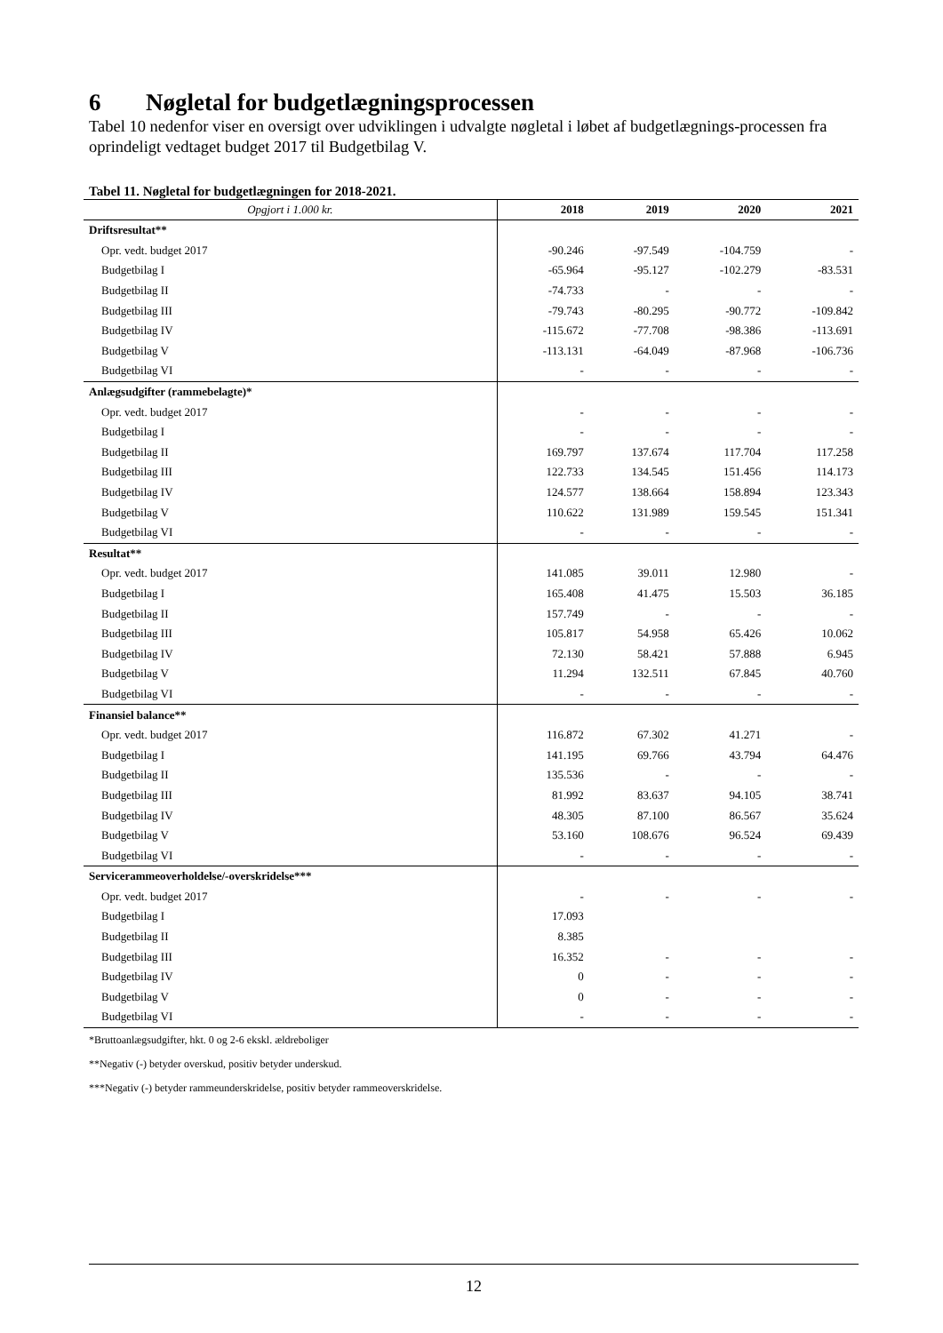6 Nøgletal for budgetlægningsprocessen
Tabel 10 nedenfor viser en oversigt over udviklingen i udvalgte nøgletal i løbet af budgetlægnings-processen fra oprindeligt vedtaget budget 2017 til Budgetbilag V.
Tabel 11. Nøgletal for budgetlægningen for 2018-2021.
| Opgjort i 1.000 kr. | 2018 | 2019 | 2020 | 2021 |
| --- | --- | --- | --- | --- |
| Driftsresultat** | | | | |
| Opr. vedt. budget 2017 | -90.246 | -97.549 | -104.759 | - |
| Budgetbilag I | -65.964 | -95.127 | -102.279 | -83.531 |
| Budgetbilag II | -74.733 | - | - | - |
| Budgetbilag III | -79.743 | -80.295 | -90.772 | -109.842 |
| Budgetbilag IV | -115.672 | -77.708 | -98.386 | -113.691 |
| Budgetbilag V | -113.131 | -64.049 | -87.968 | -106.736 |
| Budgetbilag VI | - | - | - | - |
| Anlægsudgifter (rammebelagte)* | | | | |
| Opr. vedt. budget 2017 | - | - | - | - |
| Budgetbilag I | - | - | - | - |
| Budgetbilag II | 169.797 | 137.674 | 117.704 | 117.258 |
| Budgetbilag III | 122.733 | 134.545 | 151.456 | 114.173 |
| Budgetbilag IV | 124.577 | 138.664 | 158.894 | 123.343 |
| Budgetbilag V | 110.622 | 131.989 | 159.545 | 151.341 |
| Budgetbilag VI | - | - | - | - |
| Resultat** | | | | |
| Opr. vedt. budget 2017 | 141.085 | 39.011 | 12.980 | - |
| Budgetbilag I | 165.408 | 41.475 | 15.503 | 36.185 |
| Budgetbilag II | 157.749 | - | - | - |
| Budgetbilag III | 105.817 | 54.958 | 65.426 | 10.062 |
| Budgetbilag IV | 72.130 | 58.421 | 57.888 | 6.945 |
| Budgetbilag V | 11.294 | 132.511 | 67.845 | 40.760 |
| Budgetbilag VI | - | - | - | - |
| Finansiel balance** | | | | |
| Opr. vedt. budget 2017 | 116.872 | 67.302 | 41.271 | - |
| Budgetbilag I | 141.195 | 69.766 | 43.794 | 64.476 |
| Budgetbilag II | 135.536 | - | - | - |
| Budgetbilag III | 81.992 | 83.637 | 94.105 | 38.741 |
| Budgetbilag IV | 48.305 | 87.100 | 86.567 | 35.624 |
| Budgetbilag V | 53.160 | 108.676 | 96.524 | 69.439 |
| Budgetbilag VI | - | - | - | - |
| Servicerammeoverholdelse/-overskridelse*** | | | | |
| Opr. vedt. budget 2017 | - | - | - | - |
| Budgetbilag I | 17.093 | | | |
| Budgetbilag II | 8.385 | | | |
| Budgetbilag III | 16.352 | - | - | - |
| Budgetbilag IV | 0 | - | - | - |
| Budgetbilag V | 0 | - | - | - |
| Budgetbilag VI | - | - | - | - |
*Bruttoanlægsudgifter, hkt. 0 og 2-6 ekskl. ældreboliger
**Negativ (-) betyder overskud, positiv betyder underskud.
***Negativ (-) betyder rammeunderskridelse, positiv betyder rammeoverskridelse.
12